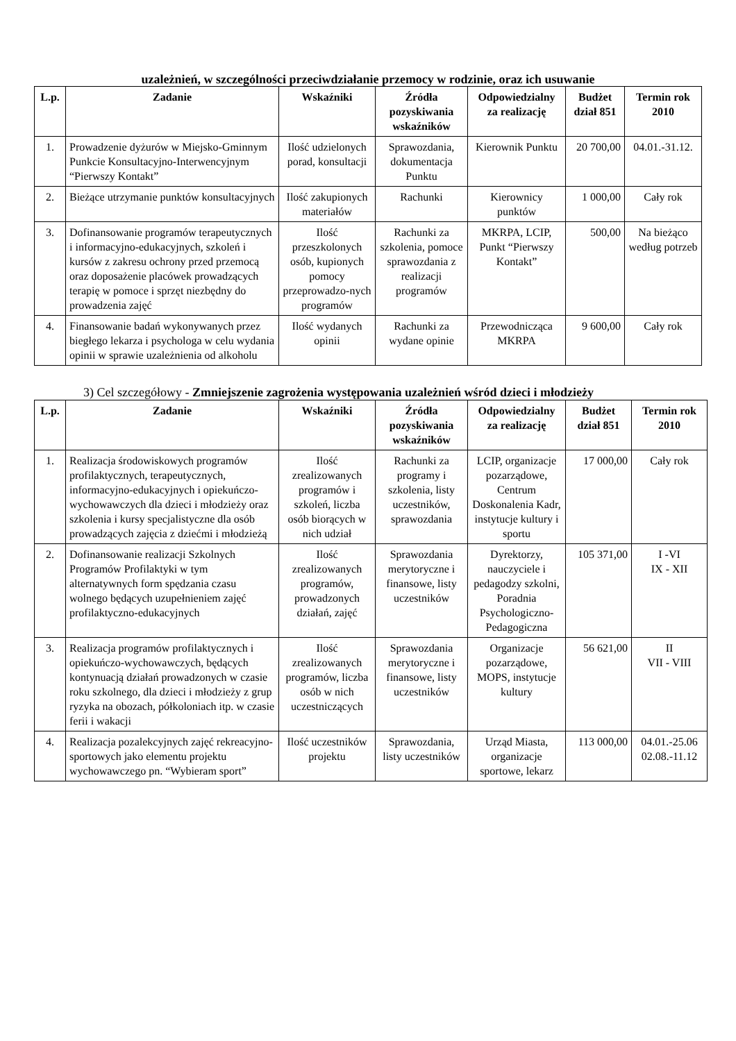uzależnień, w szczególności przeciwdziałanie przemocy w rodzinie, oraz ich usuwanie
| L.p. | Zadanie | Wskaźniki | Źródła pozyskiwania wskaźników | Odpowiedzialny za realizację | Budżet dział 851 | Termin rok 2010 |
| --- | --- | --- | --- | --- | --- | --- |
| 1. | Prowadzenie dyżurów w Miejsko-Gminnym Punkcie Konsultacyjno-Interwencyjnym “Pierwszy Kontakt” | Ilość udzielonych porad, konsultacji | Sprawozdania, dokumentacja Punktu | Kierownik Punktu | 20 700,00 | 04.01.-31.12. |
| 2. | Bieżące utrzymanie punktów konsultacyjnych | Ilość zakupionych materiałów | Rachunki | Kierownicy punktów | 1 000,00 | Cały rok |
| 3. | Dofinansowanie programów terapeutycznych i informacyjno-edukacyjnych, szkoleń i kursów z zakresu ochrony przed przemocą oraz doposażenie placówek prowadzących terapię w pomoce i sprzęt niezbędny do prowadzenia zajęć | Ilość przeszkolonych osób, kupionych pomocy przeprowadzo-nych programów | Rachunki za szkolenia, pomoce sprawozdania z realizacji programów | MKRPA, LCIP, Punkt “Pierwszy Kontakt” | 500,00 | Na bieżąco według potrzeb |
| 4. | Finansowanie badań wykonywanych przez biegłego lekarza i psychologa w celu wydania opinii w sprawie uzależnienia od alkoholu | Ilość wydanych opinii | Rachunki za wydane opinie | Przewodnicząca MKRPA | 9 600,00 | Cały rok |
3) Cel szczegółowy - Zmniejszenie zagrożenia występowania uzależnień wśród dzieci i młodzieży
| L.p. | Zadanie | Wskaźniki | Źródła pozyskiwania wskaźników | Odpowiedzialny za realizację | Budżet dział 851 | Termin rok 2010 |
| --- | --- | --- | --- | --- | --- | --- |
| 1. | Realizacja środowiskowych programów profilaktycznych, terapeutycznych, informacyjno-edukacyjnych i opiekuńczo-wychowawczych dla dzieci i młodzieży oraz szkolenia i kursy specjalistyczne dla osób prowadzących zajęcia z dziećmi i młodzieżą | Ilość zrealizowanych programów i szkoleń, liczba osób biorących w nich udział | Rachunki za programy i szkolenia, listy uczestników, sprawozdania | LCIP, organizacje pozarządowe, Centrum Doskonalenia Kadr, instytucje kultury i sportu | 17 000,00 | Cały rok |
| 2. | Dofinansowanie realizacji Szkolnych Programów Profilaktyki w tym alternatywnych form spędzania czasu wolnego będących uzupełnieniem zajęć profilaktyczno-edukacyjnych | Ilość zrealizowanych programów, prowadzonych działań, zajęć | Sprawozdania merytoryczne i finansowe, listy uczestników | Dyrektorzy, nauczyciele i pedagodzy szkolni, Poradnia Psychologiczno-Pedagogiczna | 105 371,00 | I -VI IX - XII |
| 3. | Realizacja programów profilaktycznych i opiekuńczo-wychowawczych, będących kontynuacją działań prowadzonych w czasie roku szkolnego, dla dzieci i młodzieży z grup ryzyka na obozach, półkoloniach itp. w czasie ferii i wakacji | Ilość zrealizowanych programów, liczba osób w nich uczestniczących | Sprawozdania merytoryczne i finansowe, listy uczestników | Organizacje pozarządowe, MOPS, instytucje kultury | 56 621,00 | II VII - VIII |
| 4. | Realizacja pozalekcyjnych zajęć rekreacyjno-sportowych jako elementu projektu wychowawczego pn. “Wybieram sport” | Ilość uczestników projektu | Sprawozdania, listy uczestników | Urząd Miasta, organizacje sportowe, lekarz | 113 000,00 | 04.01.-25.06 02.08.-11.12 |